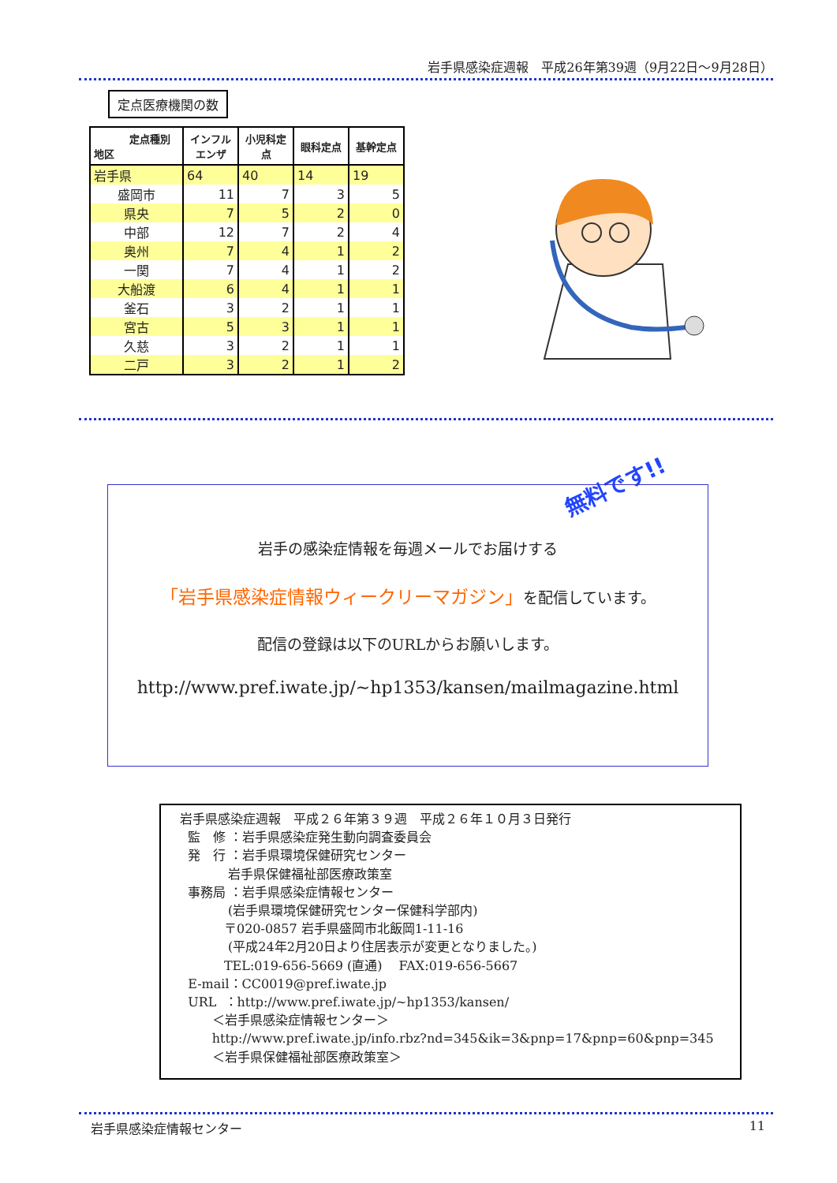岩手県感染症週報　平成26年第39週（9月22日～9月28日）
定点医療機関の数
| 定点種別 地区 | インフルエンザ | 小児科定点 | 眼科定点 | 基幹定点 |
| --- | --- | --- | --- | --- |
| 岩手県 | 64 | 40 | 14 | 19 |
| 盛岡市 | 11 | 7 | 3 | 5 |
| 県央 | 7 | 5 | 2 | 0 |
| 中部 | 12 | 7 | 2 | 4 |
| 奥州 | 7 | 4 | 1 | 2 |
| 一関 | 7 | 4 | 1 | 2 |
| 大船渡 | 6 | 4 | 1 | 1 |
| 釜石 | 3 | 2 | 1 | 1 |
| 宮古 | 5 | 3 | 1 | 1 |
| 久慈 | 3 | 2 | 1 | 1 |
| 二戸 | 3 | 2 | 1 | 2 |
無料です!!
岩手の感染症情報を毎週メールでお届けする
「岩手県感染症情報ウィークリーマガジン」を配信しています。
配信の登録は以下のURLからお願いします。
http://www.pref.iwate.jp/~hp1353/kansen/mailmagazine.html
岩手県感染症週報　平成２６年第３９週　平成２６年１０月３日発行 監　修 ：岩手県感染症発生動向調査委員会 発　行 ：岩手県環境保健研究センター 岩手県保健福祉部医療政策室 事務局 ：岩手県感染症情報センター (岩手県環境保健研究センター保健科学部内) 〒020-0857 岩手県盛岡市北飯岡1-11-16 (平成24年2月20日より住居表示が変更となりました。) TEL:019-656-5669 (直通)　 FAX:019-656-5667 E-mail：CC0019@pref.iwate.jp URL ：http://www.pref.iwate.jp/~hp1353/kansen/ ＜岩手県感染症情報センター＞ http://www.pref.iwate.jp/info.rbz?nd=345&ik=3&pnp=17&pnp=60&pnp=345 ＜岩手県保健福祉部医療政策室＞
岩手県感染症情報センター 11